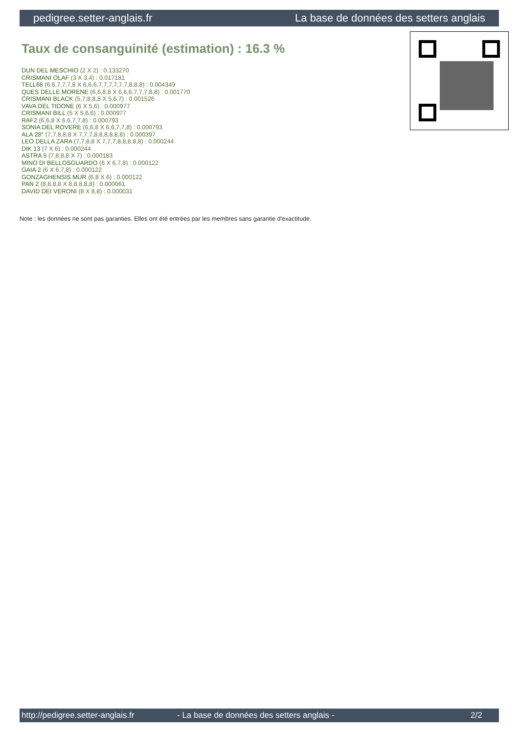pedigree.setter-anglais.fr La base de données des setters anglais
Taux de consanguinité (estimation) : 16.3 %
DUN DEL MESCHIO (2 X 2) : 0.133270
CRISMANI OLAF (3 X 3,4) : 0.017181
TELL68 (6,6,7,7,7,8 X 6,6,6,7,7,7,7,7,7,8,8,8) : 0.004349
QUES DELLE MORENE (6,6,8,8 X 6,6,6,7,7,7,8,8) : 0.001770
CRISMANI BLACK (5,7,8,8,8 X 5,6,7) : 0.001526
VAVA DEL TIDONE (6 X 5,6) : 0.000977
CRISMANI BILL (5 X 5,6,6) : 0.000977
RAF2 (6,6,8 X 6,6,7,7,8) : 0.000793
SONIA DEL ROVERE (6,6,8 X 6,6,7,7,8) : 0.000793
ALA 28° (7,7,8,8,8 X 7,7,7,8,8,8,8,8,8) : 0.000397
LEO DELLA ZARA (7,7,8,8 X 7,7,7,8,8,8,8,8) : 0.000244
DIK 13 (7 X 6) : 0.000244
ASTRA 5 (7,8,8,8 X 7) : 0.000183
MINO DI BELLOSGUARDO (6 X 6,7,8) : 0.000122
GAIA 2 (6 X 6,7,8) : 0.000122
GONZAGHENSIS MUR (6,8 X 6) : 0.000122
PAN 2 (8,8,8,8 X 8,8,8,8,8) : 0.000061
DAVID DEI VERONI (8 X 8,8) : 0.000031
Note : les données ne sont pas garanties. Elles ont été entrées par les membres sans garantie d'exactitude.
http://pedigree.setter-anglais.fr - La base de données des setters anglais - 2/2